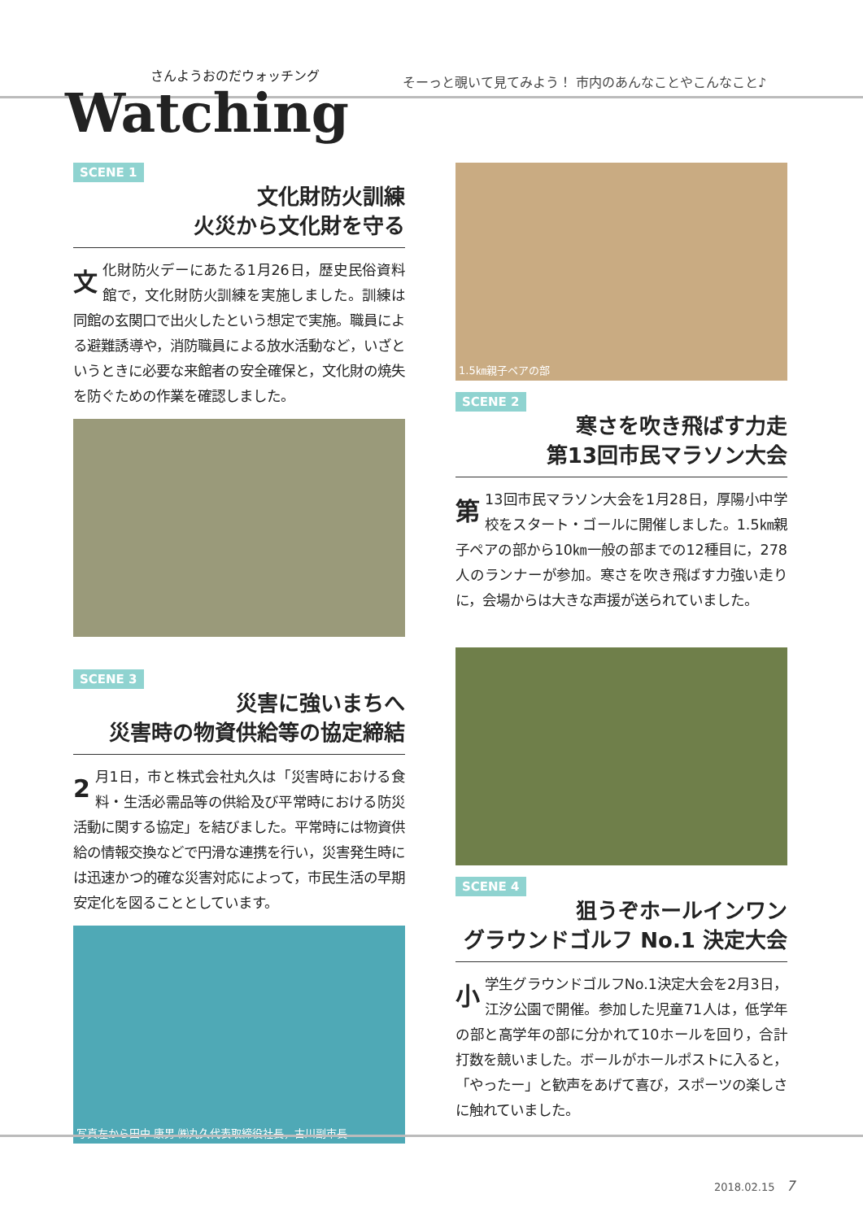さんようおのだウォッチング
Watching
そーっと覗いて見てみよう！ 市内のあんなことやこんなこと♪
SCENE 1
文化財防火訓練
火災から文化財を守る
文化財防火デーにあたる1月26日，歴史民俗資料館で，文化財防火訓練を実施しました。訓練は同館の玄関口で出火したという想定で実施。職員による避難誘導や，消防職員による放水活動など，いざというときに必要な来館者の安全確保と，文化財の焼失を防ぐための作業を確認しました。
SCENE 3
災害に強いまちへ
災害時の物資供給等の協定締結
2 月1日，市と株式会社丸久は「災害時における食料・生活必需品等の供給及び平常時における防災活動に関する協定」を結びました。平常時には物資供給の情報交換などで円滑な連携を行い，災害発生時には迅速かつ的確な災害対応によって，市民生活の早期安定化を図ることとしています。
写真左から田中 康男 ㈱丸久代表取締役社長，古川副市長
1.5㎞親子ペアの部
SCENE 2
寒さを吹き飛ばす力走
第13回市民マラソン大会
第 13回市民マラソン大会を1月28日，厚陽小中学校をスタート・ゴールに開催しました。1.5㎞親子ペアの部から10㎞一般の部までの12種目に，278人のランナーが参加。寒さを吹き飛ばす力強い走りに，会場からは大きな声援が送られていました。
SCENE 4
狙うぞホールインワン
グラウンドゴルフ No.1 決定大会
小学生グラウンドゴルフNo.1決定大会を2月3日，江汐公園で開催。参加した児童71人は，低学年の部と高学年の部に分かれて10ホールを回り，合計打数を競いました。ボールがホールポストに入ると，「やったー」と歓声をあげて喜び，スポーツの楽しさに触れていました。
2018.02.15 7